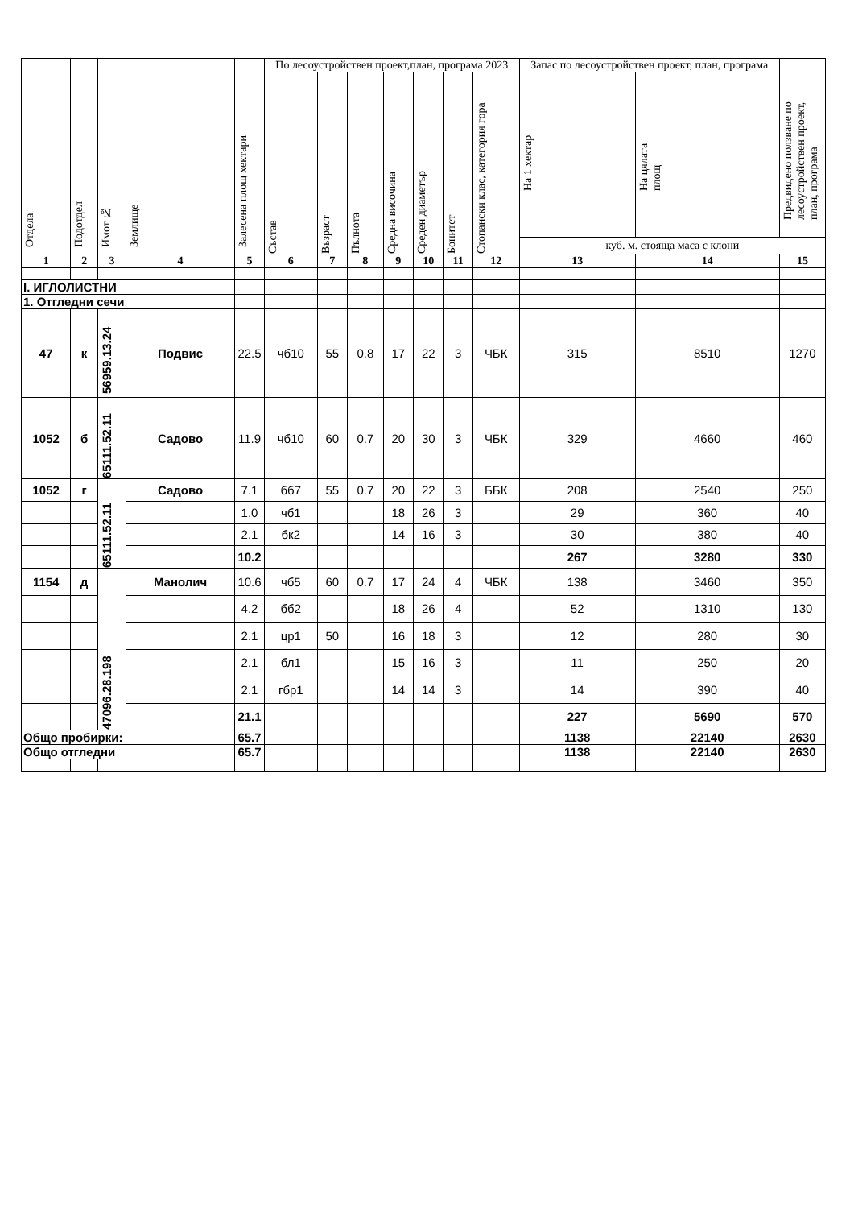| Отдела | Подотдел | Имот № | Землище | Залесена площ хектари | По лесоустройствен проект,план, програма 2023 | | | | | | | Запас по лесоустройствен проект, план, програма | | Предвидено ползване по лесоустройствен проект, план, програма |
| --- | --- | --- | --- | --- | --- | --- | --- | --- | --- | --- | --- | --- | --- | --- |
| | | | | | Състав | Възраст | Пълнота | Средна височина | Среден диаметър | Бонитет | Стопански клас, категория гора | На 1 хектар | На цялата площ | |
| | | | | | | | | | | | | куб. м. стояща маса с клони | | |
| 1 | 2 | 3 | 4 | 5 | 6 | 7 | 8 | 9 | 10 | 11 | 12 | 13 | 14 | 15 |
| I. ИГЛОЛИСТНИ | | | | | | | | | | | | | | |
| 1. Отгледни сечи | | | | | | | | | | | | | | |
| 47 | к | 56959.13.24 | Подвис | 22.5 | чб10 | 55 | 0.8 | 17 | 22 | 3 | ЧБК | 315 | 8510 | 1270 |
| 1052 | б | 65111.52.11 | Садово | 11.9 | чб10 | 60 | 0.7 | 20 | 30 | 3 | ЧБК | 329 | 4660 | 460 |
| 1052 | г | 65111.52.11 | Садово | 7.1 | бб7 | 55 | 0.7 | 20 | 22 | 3 | ББК | 208 | 2540 | 250 |
| | | | | 1.0 | чб1 | | | 18 | 26 | 3 | | 29 | 360 | 40 |
| | | | | 2.1 | бк2 | | | 14 | 16 | 3 | | 30 | 380 | 40 |
| | | | | 10.2 | | | | | | | | 267 | 3280 | 330 |
| 1154 | д | 47096.28.198 | Манолич | 10.6 | чб5 | 60 | 0.7 | 17 | 24 | 4 | ЧБК | 138 | 3460 | 350 |
| | | | | 4.2 | бб2 | | | 18 | 26 | 4 | | 52 | 1310 | 130 |
| | | | | 2.1 | цр1 | 50 | | 16 | 18 | 3 | | 12 | 280 | 30 |
| | | | | 2.1 | бл1 | | | 15 | 16 | 3 | | 11 | 250 | 20 |
| | | | | 2.1 | гбр1 | | | 14 | 14 | 3 | | 14 | 390 | 40 |
| | | | | 21.1 | | | | | | | | 227 | 5690 | 570 |
| Общо пробирки: | | | | 65.7 | | | | | | | | 1138 | 22140 | 2630 |
| Общо отгледни | | | | 65.7 | | | | | | | | 1138 | 22140 | 2630 |